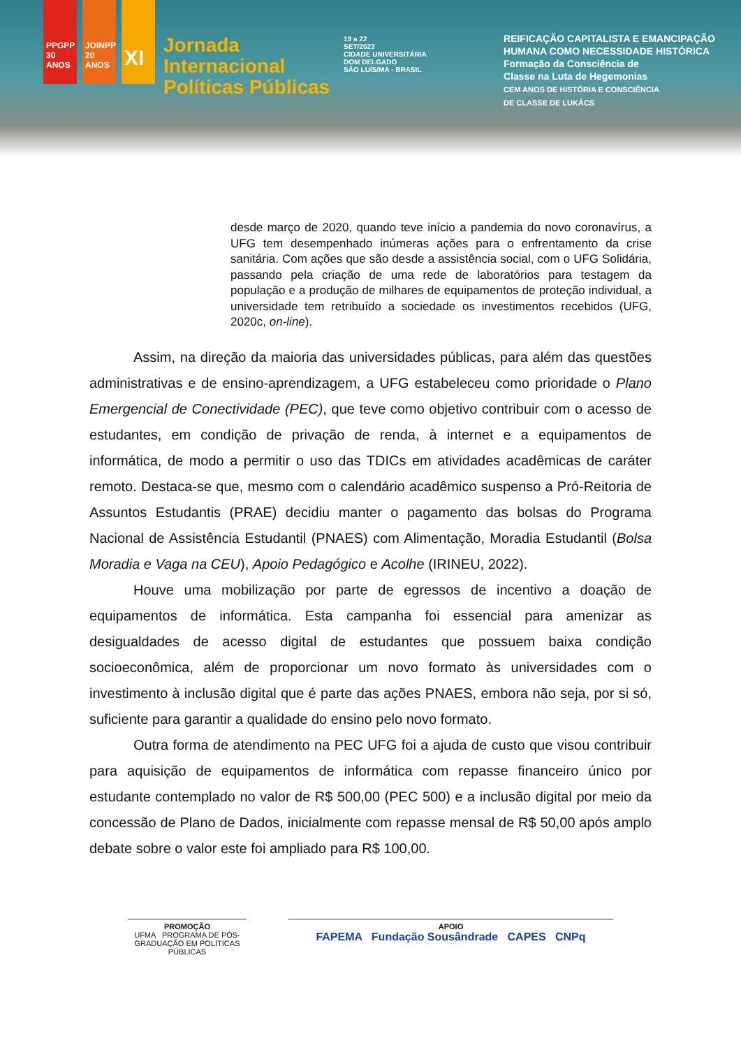PPGPP 30 ANOS
JOINPP 20 ANOS
XI
Jornada
Internacional
Políticas Públicas
19 a 22
SET/2023
CIDADE UNIVERSITÁRIA
DOM DELGADO
SÃO LUÍS/MA - BRASIL
REIFICAÇÃO CAPITALISTA E EMANCIPAÇÃO
HUMANA COMO NECESSIDADE HISTÓRICA
Formação da Consciência de
Classe na Luta de Hegemonias
CEM ANOS DE HISTÓRIA E CONSCIÊNCIA
DE CLASSE DE LUKÁCS
desde março de 2020, quando teve início a pandemia do novo coronavírus, a UFG tem desempenhado inúmeras ações para o enfrentamento da crise sanitária. Com ações que são desde a assistência social, com o UFG Solidária, passando pela criação de uma rede de laboratórios para testagem da população e a produção de milhares de equipamentos de proteção individual, a universidade tem retribuído a sociedade os investimentos recebidos (UFG, 2020c, on-line).
Assim, na direção da maioria das universidades públicas, para além das questões administrativas e de ensino-aprendizagem, a UFG estabeleceu como prioridade o Plano Emergencial de Conectividade (PEC), que teve como objetivo contribuir com o acesso de estudantes, em condição de privação de renda, à internet e a equipamentos de informática, de modo a permitir o uso das TDICs em atividades acadêmicas de caráter remoto. Destaca-se que, mesmo com o calendário acadêmico suspenso a Pró-Reitoria de Assuntos Estudantis (PRAE) decidiu manter o pagamento das bolsas do Programa Nacional de Assistência Estudantil (PNAES) com Alimentação, Moradia Estudantil (Bolsa Moradia e Vaga na CEU), Apoio Pedagógico e Acolhe (IRINEU, 2022).
Houve uma mobilização por parte de egressos de incentivo a doação de equipamentos de informática. Esta campanha foi essencial para amenizar as desigualdades de acesso digital de estudantes que possuem baixa condição socioeconômica, além de proporcionar um novo formato às universidades com o investimento à inclusão digital que é parte das ações PNAES, embora não seja, por si só, suficiente para garantir a qualidade do ensino pelo novo formato.
Outra forma de atendimento na PEC UFG foi a ajuda de custo que visou contribuir para aquisição de equipamentos de informática com repasse financeiro único por estudante contemplado no valor de R$ 500,00 (PEC 500) e a inclusão digital por meio da concessão de Plano de Dados, inicialmente com repasse mensal de R$ 50,00 após amplo debate sobre o valor este foi ampliado para R$ 100,00.
PROMOÇÃO
UFMA PROGRAMA DE PÓS-GRADUAÇÃO EM POLÍTICAS PÚBLICAS
APOIO
FAPEMA Fundação Sousândrade CAPES CNPq